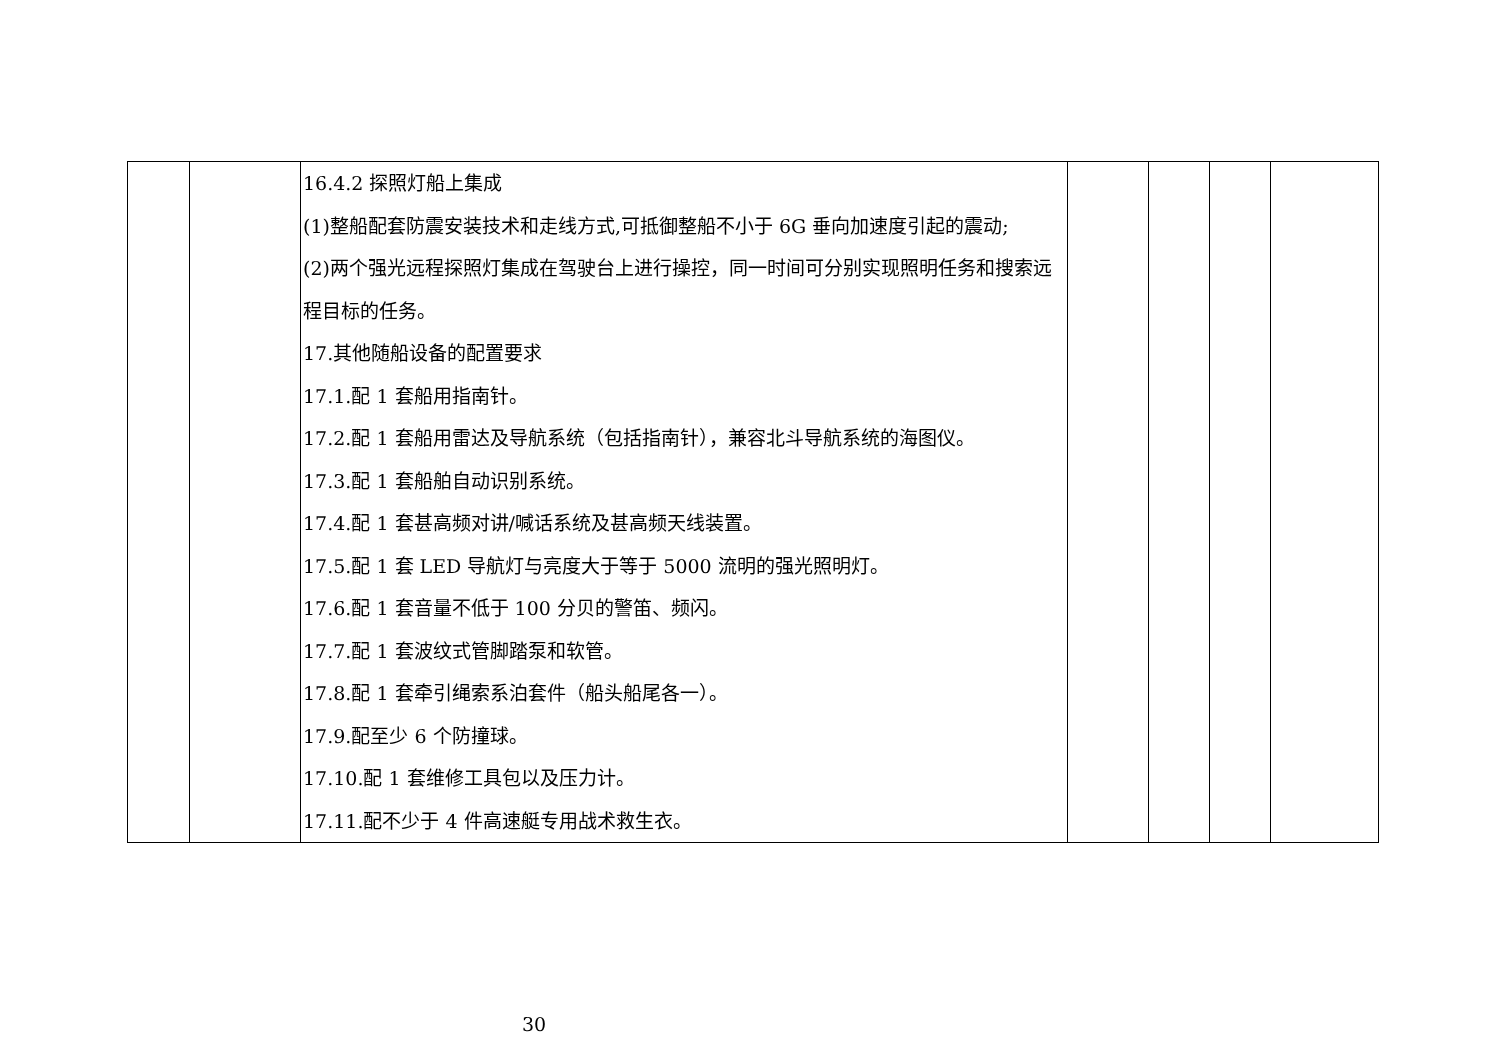| | | 16.4.2 探照灯船上集成 (1)整船配套防震安装技术和走线方式,可抵御整船不小于 6G 垂向加速度引起的震动; (2)两个强光远程探照灯集成在驾驶台上进行操控，同一时间可分别实现照明任务和搜索远程目标的任务。 17.其他随船设备的配置要求 17.1.配 1 套船用指南针。 17.2.配 1 套船用雷达及导航系统（包括指南针），兼容北斗导航系统的海图仪。 17.3.配 1 套船舶自动识别系统。 17.4.配 1 套甚高频对讲/喊话系统及甚高频天线装置。 17.5.配 1 套 LED 导航灯与亮度大于等于 5000 流明的强光照明灯。 17.6.配 1 套音量不低于 100 分贝的警笛、频闪。 17.7.配 1 套波纹式管脚踏泵和软管。 17.8.配 1 套牵引绳索系泊套件（船头船尾各一）。 17.9.配至少 6 个防撞球。 17.10.配 1 套维修工具包以及压力计。 17.11.配不少于 4 件高速艇专用战术救生衣。 | | | | |
30